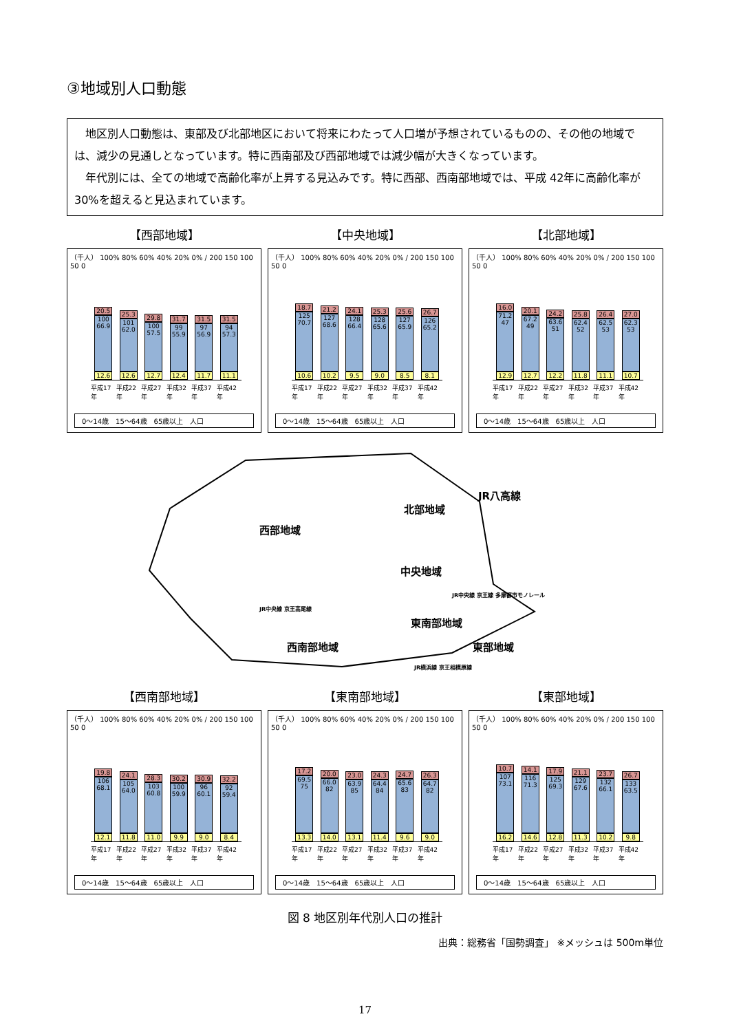③地域別人口動態
　地区別人口動態は、東部及び北部地区において将来にわたって人口増が予想されているものの、その他の地域では、減少の見通しとなっています。特に西南部及び西部地域では減少幅が大きくなっています。
　年代別には、全ての地域で高齢化率が上昇する見込みです。特に西部、西南部地域では、平成 42年に高齢化率が 30%を超えると見込まれています。
【西部地域】
（千人） 100% 80% 60% 40% 20% 0% / 200 150 100 50 0
20.5
100 66.9
12.6
25.3
101 62.0
12.6
29.8
100 57.5
12.7
31.7
99 55.9
12.4
31.5
97 56.9
11.7
31.5
94 57.3
11.1
平成17年 平成22年 平成27年 平成32年 平成37年 平成42年
0～14歳　15～64歳　65歳以上　人口
【中央地域】
（千人） 100% 80% 60% 40% 20% 0% / 200 150 100 50 0
18.7
125 70.7
10.6
21.2
127 68.6
10.2
24.1
128 66.4
9.5
25.3
128 65.6
9.0
25.6
127 65.9
8.5
26.7
126 65.2
8.1
平成17年 平成22年 平成27年 平成32年 平成37年 平成42年
0～14歳　15～64歳　65歳以上　人口
【北部地域】
（千人） 100% 80% 60% 40% 20% 0% / 200 150 100 50 0
16.0
71.2 47
12.9
20.1
67.2 49
12.7
24.2
63.6 51
12.2
25.8
62.4 52
11.8
26.4
62.5 53
11.1
27.0
62.3 53
10.7
平成17年 平成22年 平成27年 平成32年 平成37年 平成42年
0～14歳　15～64歳　65歳以上　人口
JR八高線
北部地域
西部地域
中央地域
JR中央線 京王線 多摩都市モノレール
JR中央線 京王高尾線
東南部地域
西南部地域 東部地域
JR横浜線 京王相模原線
【西南部地域】
（千人） 100% 80% 60% 40% 20% 0% / 200 150 100 50 0
19.8
106 68.1
12.1
24.1
105 64.0
11.8
28.3
103 60.8
11.0
30.2
100 59.9
9.9
30.9
96 60.1
9.0
32.2
92 59.4
8.4
平成17年 平成22年 平成27年 平成32年 平成37年 平成42年
0～14歳　15～64歳　65歳以上　人口
【東南部地域】
（千人） 100% 80% 60% 40% 20% 0% / 200 150 100 50 0
17.2
69.5 75
13.3
20.0
66.0 82
14.0
23.0
63.9 85
13.1
24.3
64.4 84
11.4
24.7
65.6 83
9.6
26.3
64.7 82
9.0
平成17年 平成22年 平成27年 平成32年 平成37年 平成42年
0～14歳　15～64歳　65歳以上　人口
【東部地域】
（千人） 100% 80% 60% 40% 20% 0% / 200 150 100 50 0
10.7
107 73.1
16.2
14.1
116 71.3
14.6
17.9
125 69.3
12.8
21.1
129 67.6
11.3
23.7
132 66.1
10.2
26.7
133 63.5
9.8
平成17年 平成22年 平成27年 平成32年 平成37年 平成42年
0～14歳　15～64歳　65歳以上　人口
図 8 地区別年代別人口の推計
出典：総務省「国勢調査」 ※メッシュは 500m単位
17